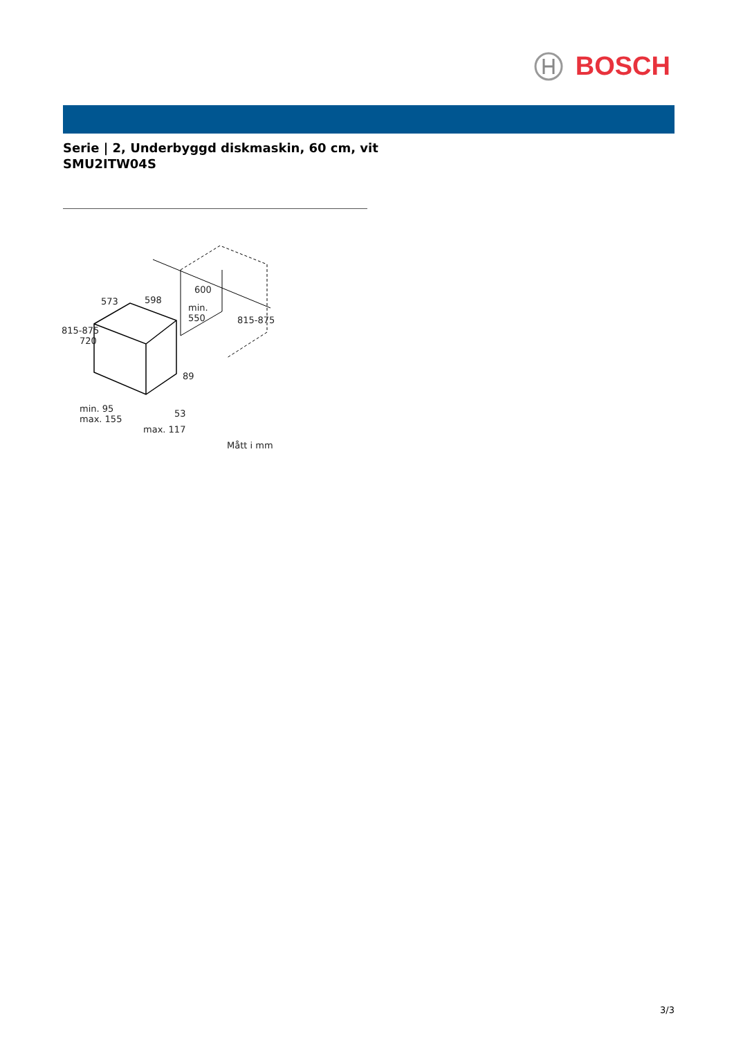BOSCH
Serie | 2, Underbyggd diskmaskin, 60 cm, vit
SMU2ITW04S
573 598
600
min.
550
815-875
720
815-875
89
53
min. 95
max. 155
max. 117
Mått i mm
3/3